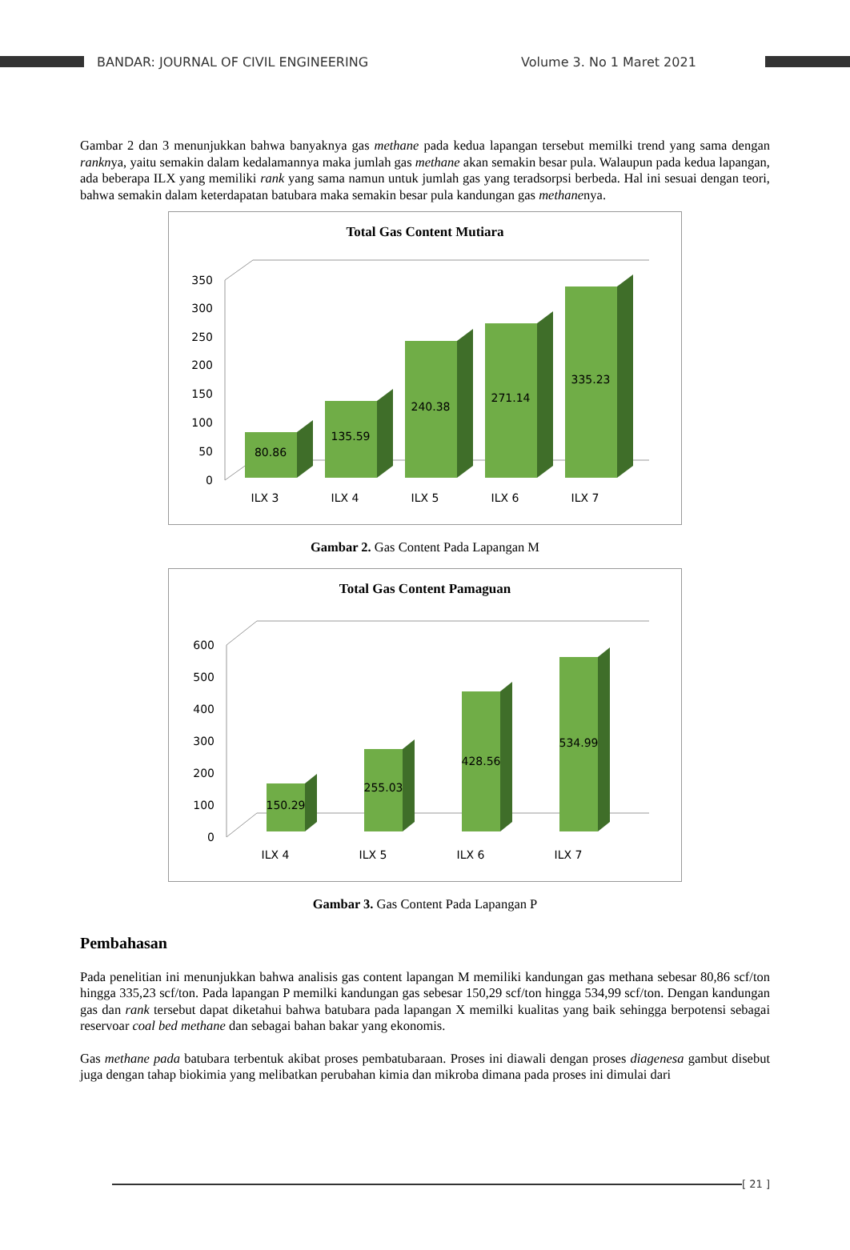BANDAR: JOURNAL OF CIVIL ENGINEERING Volume 3. No 1 Maret 2021
Gambar 2 dan 3 menunjukkan bahwa banyaknya gas methane pada kedua lapangan tersebut memilki trend yang sama dengan ranknya, yaitu semakin dalam kedalamannya maka jumlah gas methane akan semakin besar pula. Walaupun pada kedua lapangan, ada beberapa ILX yang memiliki rank yang sama namun untuk jumlah gas yang teradsorpsi berbeda. Hal ini sesuai dengan teori, bahwa semakin dalam keterdapatan batubara maka semakin besar pula kandungan gas methanenya.
Total Gas Content Mutiara
0
50
100
150
200
250
300
350
80.86
135.59
240.38
271.14
335.23
ILX 3
ILX 4
ILX 5
ILX 6
ILX 7
Gambar 2. Gas Content Pada Lapangan M
Total Gas Content Pamaguan
0
100
200
300
400
500
600
150.29
255.03
428.56
534.99
ILX 4
ILX 5
ILX 6
ILX 7
Gambar 3. Gas Content Pada Lapangan P
Pembahasan
Pada penelitian ini menunjukkan bahwa analisis gas content lapangan M memiliki kandungan gas methana sebesar 80,86 scf/ton hingga 335,23 scf/ton. Pada lapangan P memilki kandungan gas sebesar 150,29 scf/ton hingga 534,99 scf/ton. Dengan kandungan gas dan rank tersebut dapat diketahui bahwa batubara pada lapangan X memilki kualitas yang baik sehingga berpotensi sebagai reservoar coal bed methane dan sebagai bahan bakar yang ekonomis.
Gas methane pada batubara terbentuk akibat proses pembatubaraan. Proses ini diawali dengan proses diagenesa gambut disebut juga dengan tahap biokimia yang melibatkan perubahan kimia dan mikroba dimana pada proses ini dimulai dari
[ 21 ]